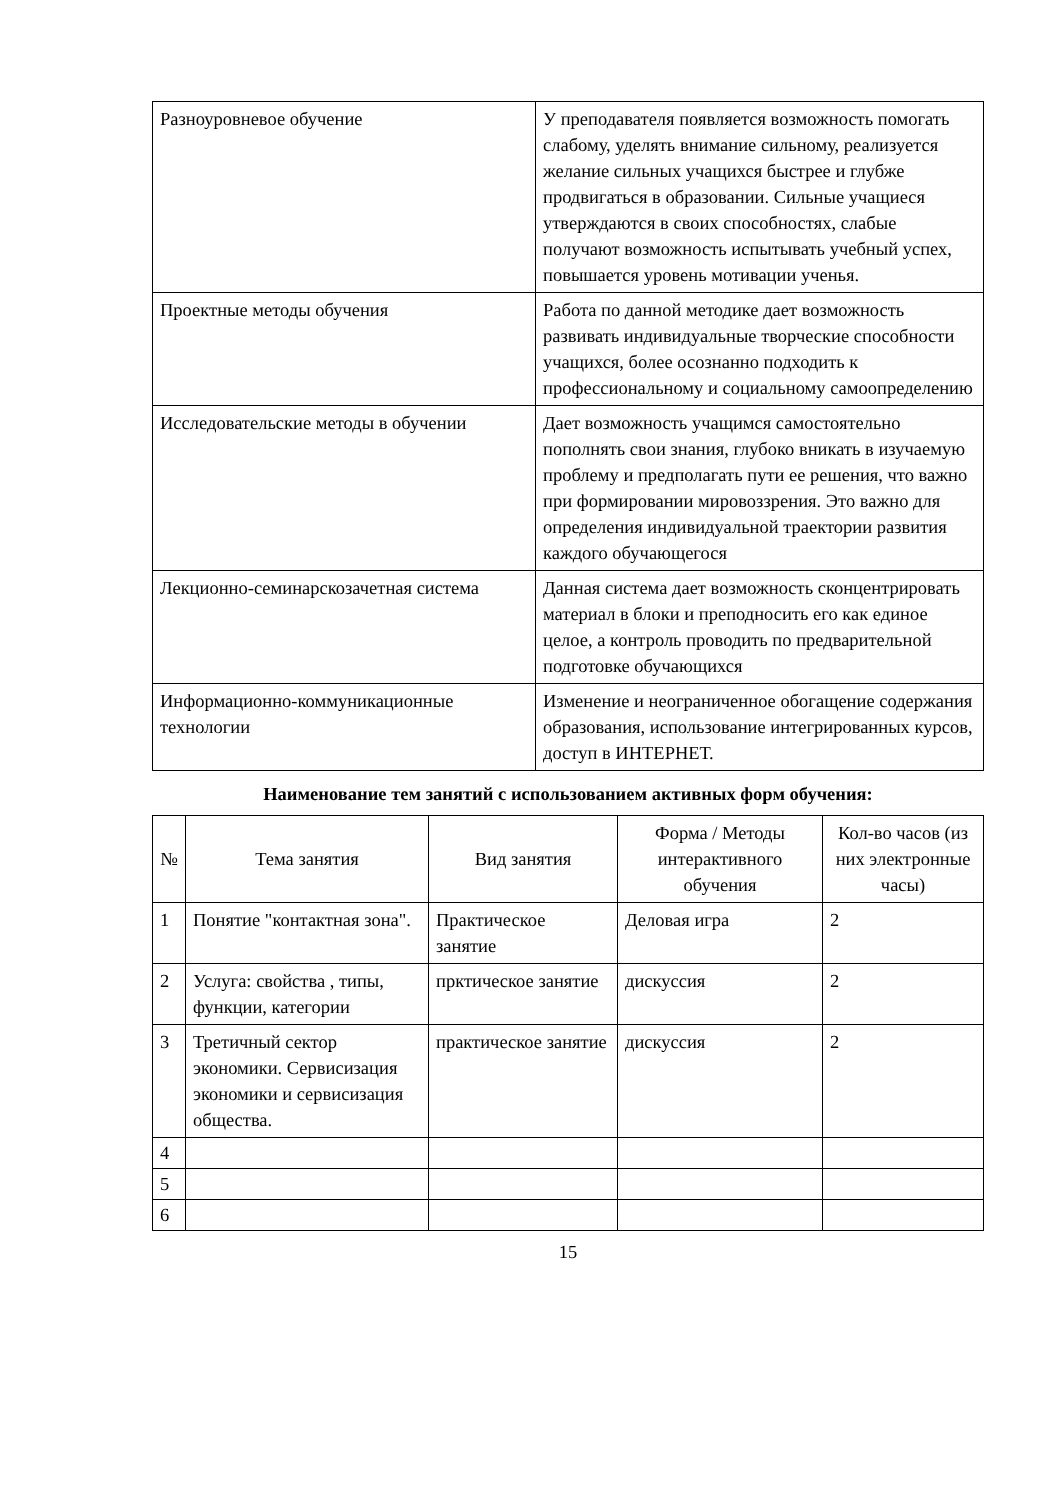| Разноуровневое обучение | У преподавателя появляется возможность помогать слабому, уделять внимание сильному, реализуется желание сильных учащихся быстрее и глубже продвигаться в образовании. Сильные учащиеся утверждаются в своих способностях, слабые получают возможность испытывать учебный успех, повышается уровень мотивации ученья. |
| Проектные методы обучения | Работа по данной методике дает возможность развивать индивидуальные творческие способности учащихся, более осознанно подходить к профессиональному и социальному самоопределению |
| Исследовательские методы в обучении | Дает возможность учащимся самостоятельно пополнять свои знания, глубоко вникать в изучаемую проблему и предполагать пути ее решения, что важно при формировании мировоззрения. Это важно для определения индивидуальной траектории развития каждого обучающегося |
| Лекционно-семинарскозачетная система | Данная система дает возможность сконцентрировать материал в блоки и преподносить его как единое целое, а контроль проводить по предварительной подготовке обучающихся |
| Информационно-коммуникационные технологии | Изменение и неограниченное обогащение содержания образования, использование интегрированных курсов, доступ в ИНТЕРНЕТ. |
Наименование тем занятий с использованием активных форм обучения:
| № | Тема занятия | Вид занятия | Форма / Методы интерактивного обучения | Кол-во часов (из них электронные часы) |
| --- | --- | --- | --- | --- |
| 1 | Понятие "контактная зона". | Практическое занятие | Деловая игра | 2 |
| 2 | Услуга: свойства , типы, функции, категории | прктическое занятие | дискуссия | 2 |
| 3 | Третичный сектор экономики. Сервисизация экономики и сервисизация общества. | практическое занятие | дискуссия | 2 |
| 4 | | | | |
| 5 | | | | |
| 6 | | | | |
15